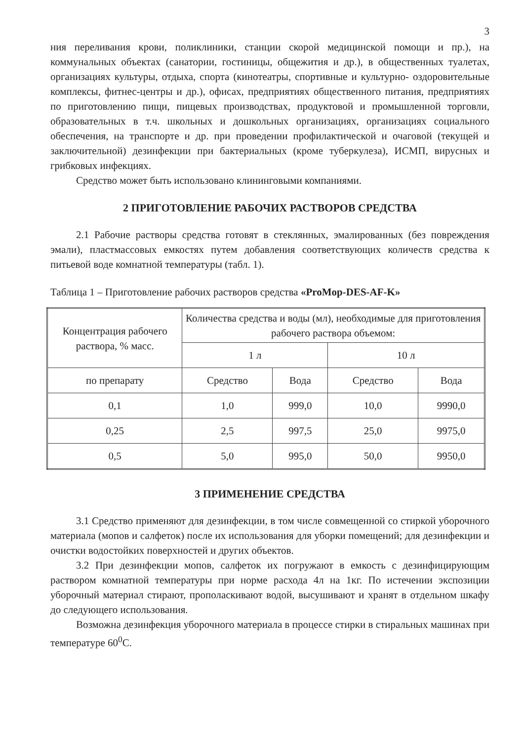3
ния переливания крови, поликлиники, станции скорой медицинской помощи и пр.), на коммунальных объектах (санатории, гостиницы, общежития и др.), в общественных туалетах, организациях культуры, отдыха, спорта (кинотеатры, спортивные и культурно- оздоровительные комплексы, фитнес-центры и др.), офисах, предприятиях общественного питания, предприятиях по приготовлению пищи, пищевых производствах, продуктовой и промышленной торговли, образовательных в т.ч. школьных и дошкольных организациях, организациях социального обеспечения, на транспорте и др. при проведении профилактической и очаговой (текущей и заключительной) дезинфекции при бактериальных (кроме туберкулеза), ИСМП, вирусных и грибковых инфекциях.
Средство может быть использовано клининговыми компаниями.
2 ПРИГОТОВЛЕНИЕ РАБОЧИХ РАСТВОРОВ СРЕДСТВА
2.1 Рабочие растворы средства готовят в стеклянных, эмалированных (без повреждения эмали), пластмассовых емкостях путем добавления соответствующих количеств средства к питьевой воде комнатной температуры (табл. 1).
Таблица 1 – Приготовление рабочих растворов средства «ProMop-DES-AF-K»
| Концентрация рабочего раствора, % масс. | Количества средства и воды (мл), необходимые для приготовления рабочего раствора объемом: | | | |
| --- | --- | --- | --- | --- |
| | 1 л | | 10 л | |
| по препарату | Средство | Вода | Средство | Вода |
| 0,1 | 1,0 | 999,0 | 10,0 | 9990,0 |
| 0,25 | 2,5 | 997,5 | 25,0 | 9975,0 |
| 0,5 | 5,0 | 995,0 | 50,0 | 9950,0 |
3 ПРИМЕНЕНИЕ СРЕДСТВА
3.1 Средство применяют для дезинфекции, в том числе совмещенной со стиркой уборочного материала (мопов и салфеток) после их использования для уборки помещений; для дезинфекции и очистки водостойких поверхностей и других объектов.
3.2 При дезинфекции мопов, салфеток их погружают в емкость с дезинфицирующим раствором комнатной температуры при норме расхода 4л на 1кг. По истечении экспозиции уборочный материал стирают, прополаскивают водой, высушивают и хранят в отдельном шкафу до следующего использования.
Возможна дезинфекция уборочного материала в процессе стирки в стиральных машинах при температуре 60<sup>0</sup>С.